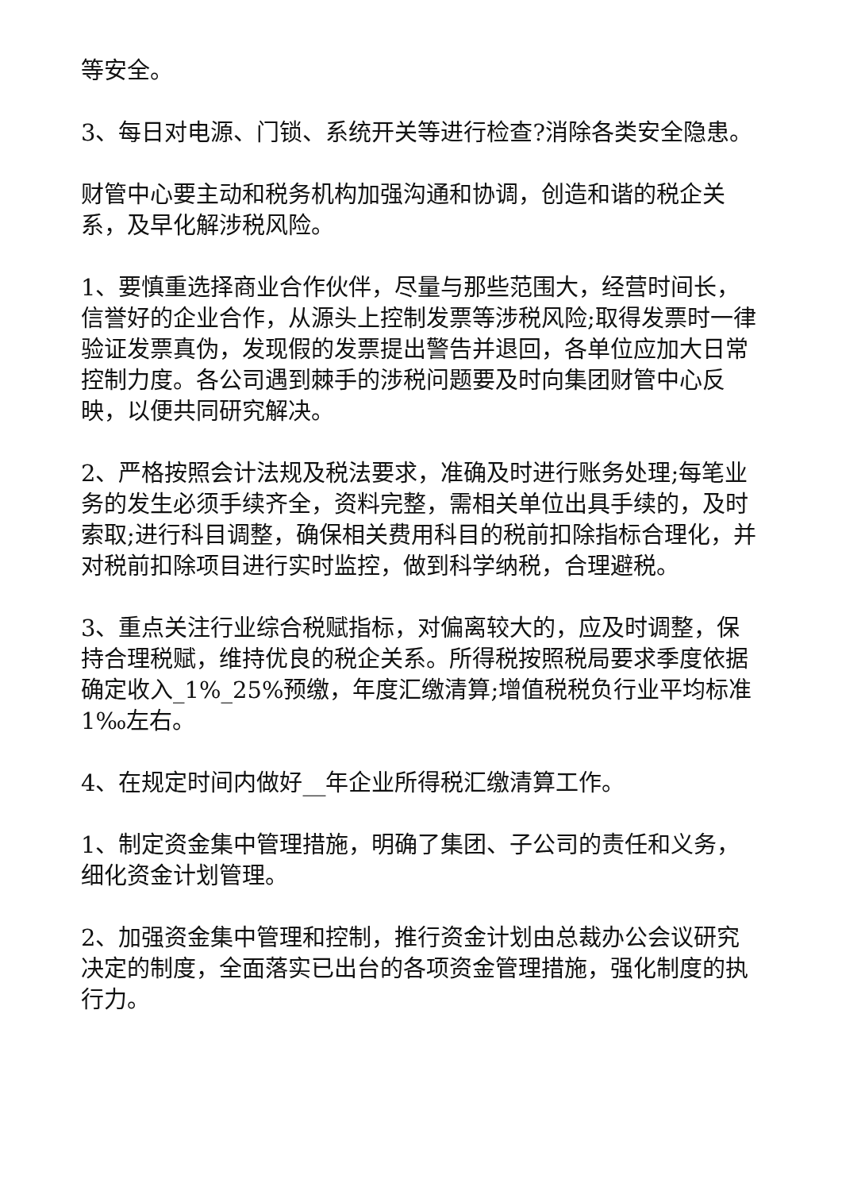等安全。
3、每日对电源、门锁、系统开关等进行检查?消除各类安全隐患。
财管中心要主动和税务机构加强沟通和协调，创造和谐的税企关系，及早化解涉税风险。
1、要慎重选择商业合作伙伴，尽量与那些范围大，经营时间长，信誉好的企业合作，从源头上控制发票等涉税风险;取得发票时一律验证发票真伪，发现假的发票提出警告并退回，各单位应加大日常控制力度。各公司遇到棘手的涉税问题要及时向集团财管中心反映，以便共同研究解决。
2、严格按照会计法规及税法要求，准确及时进行账务处理;每笔业务的发生必须手续齐全，资料完整，需相关单位出具手续的，及时索取;进行科目调整，确保相关费用科目的税前扣除指标合理化，并对税前扣除项目进行实时监控，做到科学纳税，合理避税。
3、重点关注行业综合税赋指标，对偏离较大的，应及时调整，保持合理税赋，维持优良的税企关系。所得税按照税局要求季度依据确定收入_1%_25%预缴，年度汇缴清算;增值税税负行业平均标准1‰左右。
4、在规定时间内做好__年企业所得税汇缴清算工作。
1、制定资金集中管理措施，明确了集团、子公司的责任和义务，细化资金计划管理。
2、加强资金集中管理和控制，推行资金计划由总裁办公会议研究决定的制度，全面落实已出台的各项资金管理措施，强化制度的执行力。